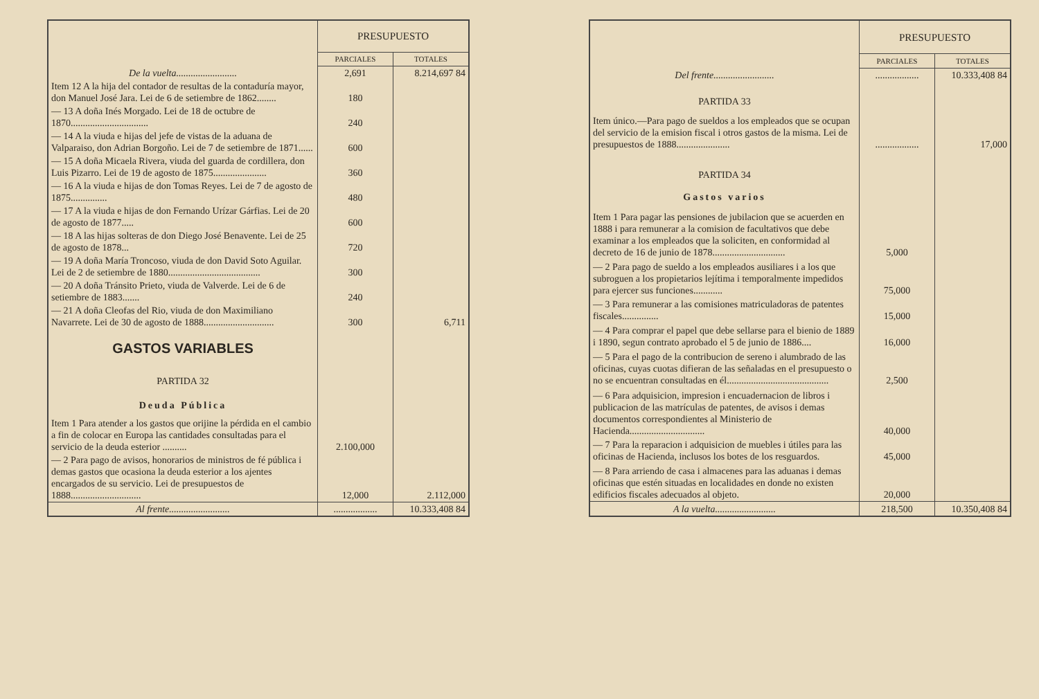| | PRESUPUESTO | |
| | PARCIALES | TOTALES |
| De la vuelta......................... | 2,691 | 8.214,697 84 |
| Item 12 A la hija del contador de resultas de la contaduría mayor, don Manuel José Jara. Lei de 6 de setiembre de 1862........ | 180 | |
| — 13 A doña Inés Morgado. Lei de 18 de octubre de 1870................................ | 240 | |
| — 14 A la viuda e hijas del jefe de vistas de la aduana de Valparaiso, don Adrian Borgoño. Lei de 7 de setiembre de 1871...... | 600 | |
| — 15 A doña Micaela Rivera, viuda del guarda de cordillera, don Luis Pizarro. Lei de 19 de agosto de 1875...................... | 360 | |
| — 16 A la viuda e hijas de don Tomas Reyes. Lei de 7 de agosto de 1875............... | 480 | |
| — 17 A la viuda e hijas de don Fernando Urízar Gárfias. Lei de 20 de agosto de 1877..... | 600 | |
| — 18 A las hijas solteras de don Diego José Benavente. Lei de 25 de agosto de 1878... | 720 | |
| — 19 A doña María Troncoso, viuda de don David Soto Aguilar. Lei de 2 de setiembre de 1880...................................... | 300 | |
| — 20 A doña Tránsito Prieto, viuda de Valverde. Lei de 6 de setiembre de 1883....... | 240 | |
| — 21 A doña Cleofas del Rio, viuda de don Maximiliano Navarrete. Lei de 30 de agosto de 1888............................. | 300 | 6,711 |
| GASTOS VARIABLES | | |
| PARTIDA 32 | | |
| Deuda Pública | | |
| Item 1 Para atender a los gastos que orijine la pérdida en el cambio a fin de colocar en Europa las cantidades consultadas para el servicio de la deuda esterior .......... | 2.100,000 | |
| — 2 Para pago de avisos, honorarios de ministros de fé pública i demas gastos que ocasiona la deuda esterior a los ajentes encargados de su servicio. Lei de presupuestos de 1888............................. | 12,000 | 2.112,000 |
| Al frente......................... | .................. | 10.333,408 84 |
| | PRESUPUESTO | |
| | PARCIALES | TOTALES |
| Del frente......................... | .................. | 10.333,408 84 |
| PARTIDA 33 | | |
| Item único.—Para pago de sueldos a los empleados que se ocupan del servicio de la emision fiscal i otros gastos de la misma. Lei de presupuestos de 1888...................... | .................. | 17,000 |
| PARTIDA 34 | | |
| Gastos varios | | |
| Item 1 Para pagar las pensiones de jubilacion que se acuerden en 1888 i para remunerar a la comision de facultativos que debe examinar a los empleados que la soliciten, en conformidad al decreto de 16 de junio de 1878.............................. | 5,000 | |
| — 2 Para pago de sueldo a los empleados ausiliares i a los que subroguen a los propietarios lejítima i temporalmente impedidos para ejercer sus funciones............ | 75,000 | |
| — 3 Para remunerar a las comisiones matriculadoras de patentes fiscales............... | 15,000 | |
| — 4 Para comprar el papel que debe sellarse para el bienio de 1889 i 1890, segun contrato aprobado el 5 de junio de 1886.... | 16,000 | |
| — 5 Para el pago de la contribucion de sereno i alumbrado de las oficinas, cuyas cuotas difieran de las señaladas en el presupuesto o no se encuentran consultadas en él.......................................... | 2,500 | |
| — 6 Para adquisicion, impresion i encuadernacion de libros i publicacion de las matrículas de patentes, de avisos i demas documentos correspondientes al Ministerio de Hacienda............................... | 40,000 | |
| — 7 Para la reparacion i adquisicion de muebles i útiles para las oficinas de Hacienda, inclusos los botes de los resguardos. | 45,000 | |
| — 8 Para arriendo de casa i almacenes para las aduanas i demas oficinas que estén situadas en localidades en donde no existen edificios fiscales adecuados al objeto. | 20,000 | |
| A la vuelta......................... | 218,500 | 10.350,408 84 |